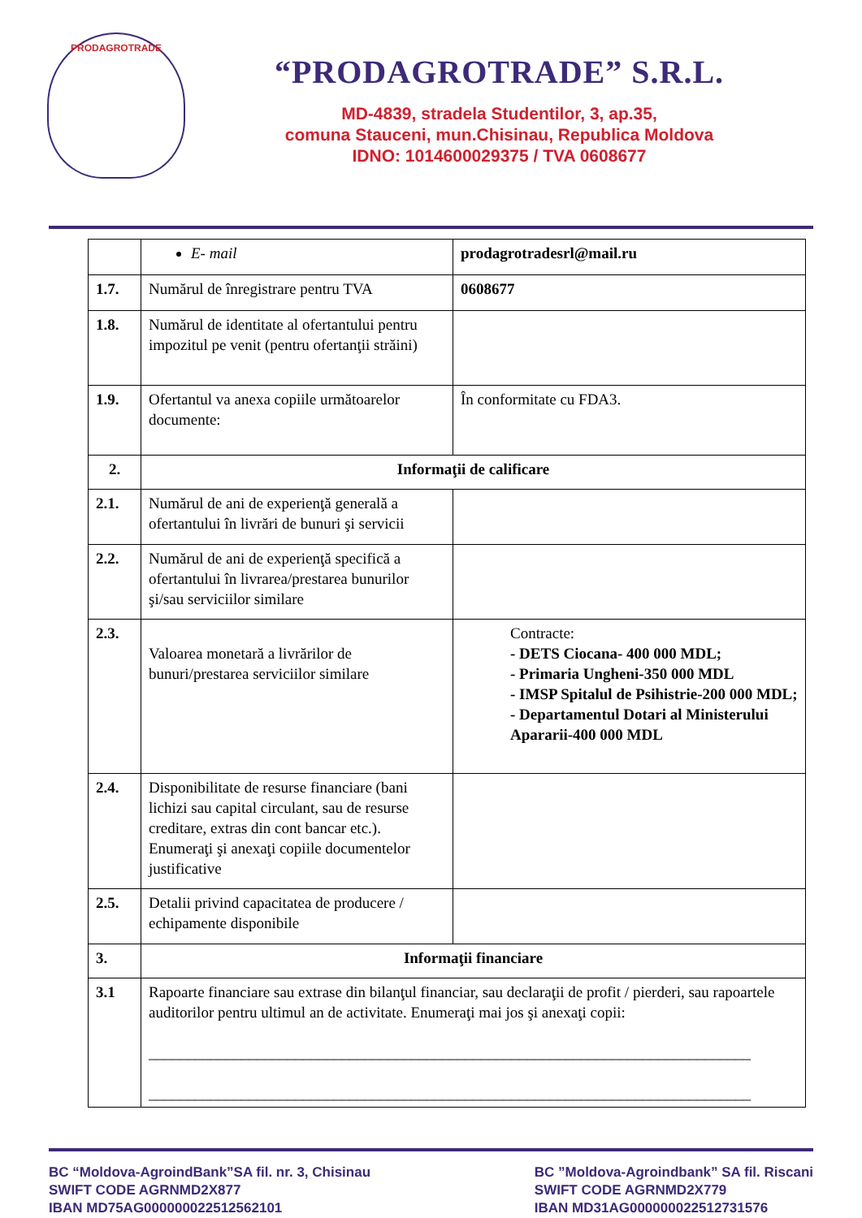PRODAGROTRADE
“PRODAGROTRADE” S.R.L.
MD-4839, stradela Studentilor, 3, ap.35,
comuna Stauceni, mun.Chisinau, Republica Moldova
IDNO: 1014600029375 / TVA 0608677
| | E- mail | prodagrotradesrl@mail.ru |
| 1.7. | Numărul de înregistrare pentru TVA | 0608677 |
| 1.8. | Numărul de identitate al ofertantului pentru impozitul pe venit (pentru ofertanţii străini) | |
| 1.9. | Ofertantul va anexa copiile următoarelor documente: | În conformitate cu FDA3. |
| 2. | Informaţii de calificare | |
| 2.1. | Numărul de ani de experienţă generală a ofertantului în livrări de bunuri şi servicii | |
| 2.2. | Numărul de ani de experienţă specifică a ofertantului în livrarea/prestarea bunurilor şi/sau serviciilor similare | |
| 2.3. | Valoarea monetară a livrărilor de bunuri/prestarea serviciilor similare | Contracte: - DETS Ciocana- 400 000 MDL; - Primaria Ungheni-350 000 MDL - IMSP Spitalul de Psihistrie-200 000 MDL; - Departamentul Dotari al Ministerului Apararii-400 000 MDL |
| 2.4. | Disponibilitate de resurse financiare (bani lichizi sau capital circulant, sau de resurse creditare, extras din cont bancar etc.). Enumeraţi şi anexaţi copiile documentelor justificative | |
| 2.5. | Detalii privind capacitatea de producere / echipamente disponibile | |
| 3. | Informaţii financiare | |
| 3.1 | Rapoarte financiare sau extrase din bilanţul financiar, sau declaraţii de profit / pierderi, sau rapoartele auditorilor pentru ultimul an de activitate. Enumeraţi mai jos şi anexaţi copii: ______________________________________________________________________________ ______________________________________________________________________________ | |
BC “Moldova-AgroindBank”SA fil. nr. 3, Chisinau
SWIFT CODE AGRNMD2X877
IBAN MD75AG000000022512562101
BC ”Moldova-Agroindbank” SA fil. Riscani
SWIFT CODE AGRNMD2X779
IBAN MD31AG000000022512731576